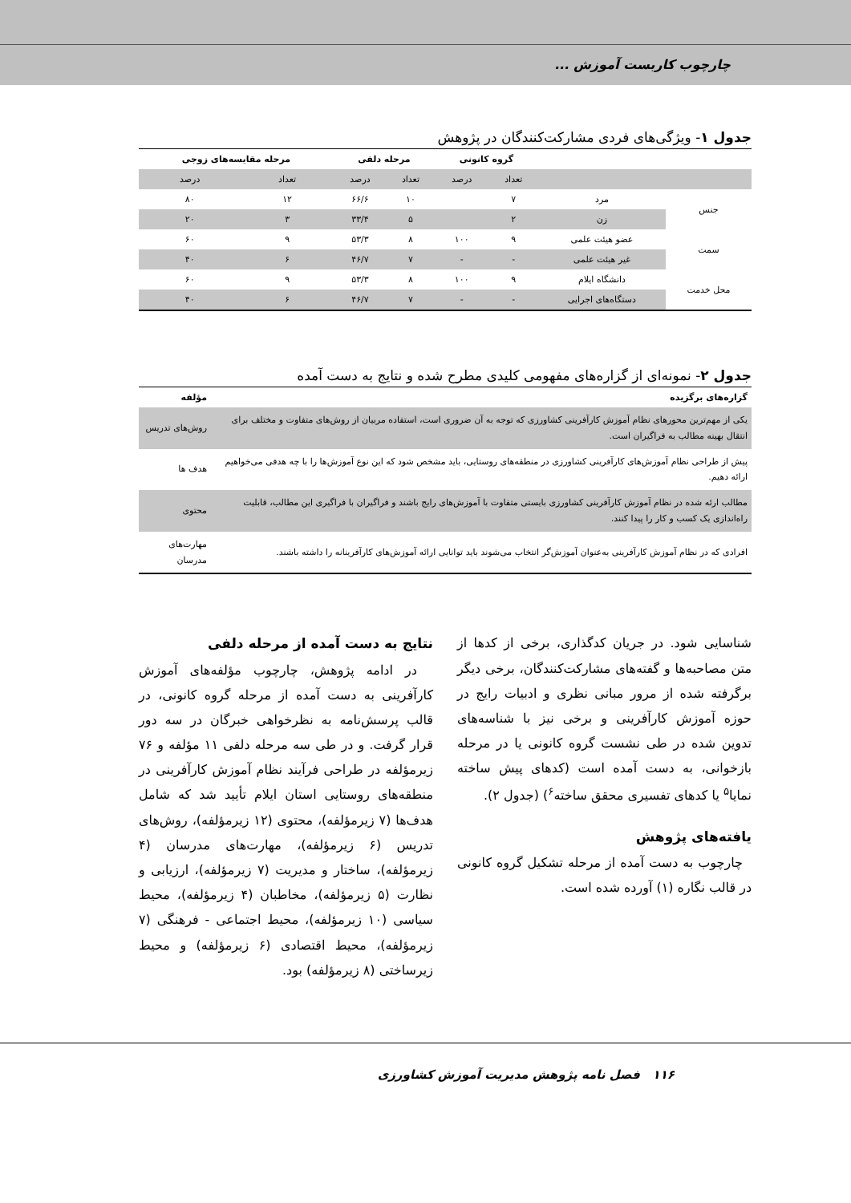چارچوب کاربست آموزش ...
جدول ۱- ویژگی‌های فردی مشارکت‌کنندگان در پژوهش
| | | گروه کانونی | | مرحله دلفی | | مرحله مقایسه‌های زوجی | |
| --- | --- | --- | --- | --- | --- | --- | --- |
| | | تعداد | درصد | تعداد | درصد | تعداد | درصد |
| جنس | مرد | ۷ | | ۱۰ | ۶۶/۶ | ۱۲ | ۸۰ |
| | زن | ۲ | | ۵ | ۳۳/۴ | ۳ | ۲۰ |
| سمت | عضو هیئت علمی | ۹ | ۱۰۰ | ۸ | ۵۳/۳ | ۹ | ۶۰ |
| | غیر هیئت علمی | - | - | ۷ | ۴۶/۷ | ۶ | ۴۰ |
| محل خدمت | دانشگاه ایلام | ۹ | ۱۰۰ | ۸ | ۵۳/۳ | ۹ | ۶۰ |
| | دستگاه‌های اجرایی | - | - | ۷ | ۴۶/۷ | ۶ | ۴۰ |
جدول ۲- نمونه‌ای از گزاره‌های مفهومی کلیدی مطرح شده و نتایج به دست آمده
| گزاره‌های برگزیده | مؤلفه |
| --- | --- |
| یکی از مهم‌ترین محورهای نظام آموزش کارآفرینی کشاورزی که توجه به آن ضروری است، استفاده مربیان از روش‌های متفاوت و مختلف برای انتقال بهینه مطالب به فراگیران است. | روش‌های تدریس |
| پیش از طراحی نظام آموزش‌های کارآفرینی کشاورزی در منطقه‌های روستایی، باید مشخص شود که این نوع آموزش‌ها را با چه هدفی می‌خواهیم ارائه دهیم. | هدف ها |
| مطالب ارئه شده در نظام آموزش کارآفرینی کشاورزی بایستی متفاوت با آموزش‌های رایج باشند و فراگیران با فراگیری این مطالب، قابلیت راه‌اندازی یک کسب و کار را پیدا کنند. | محتوی |
| افرادی که در نظام آموزش کارآفرینی به‌عنوان آموزش‌گر انتخاب می‌شوند باید توانایی ارائه آموزش‌های کارآفرینانه را داشته باشند. | مهارت‌های مدرسان |
شناسایی شود. در جریان کدگذاری، برخی از کدها از متن مصاحبه‌ها و گفته‌های مشارکت‌کنندگان، برخی دیگر برگرفته شده از مرور مبانی نظری و ادبیات رایج در حوزه آموزش کارآفرینی و برخی نیز با شناسه‌های تدوین شده در طی نشست گروه کانونی یا در مرحله بازخوانی، به دست آمده است (کدهای پیش ساخته نمایا<sup>۵</sup> یا کدهای تفسیری محقق ساخته<sup>۶</sup>) (جدول ۲).
یافته‌های پژوهش
چارچوب به دست آمده از مرحله تشکیل گروه کانونی در قالب نگاره (۱) آورده شده است.
نتایج به دست آمده از مرحله دلفی
در ادامه پژوهش، چارچوب مؤلفه‌های آموزش کارآفرینی به دست آمده از مرحله گروه کانونی، در قالب پرسش‌نامه به نظرخواهی خبرگان در سه دور قرار گرفت. و در طی سه مرحله دلفی ۱۱ مؤلفه و ۷۶ زیرمؤلفه در طراحی فرآیند نظام آموزش کارآفرینی در منطقه‌های روستایی استان ایلام تأیید شد که شامل هدف‌ها (۷ زیرمؤلفه)، محتوی (۱۲ زیرمؤلفه)، روش‌های تدریس (۶ زیرمؤلفه)، مهارت‌های مدرسان (۴ زیرمؤلفه)، ساختار و مدیریت (۷ زیرمؤلفه)، ارزیابی و نظارت (۵ زیرمؤلفه)، مخاطبان (۴ زیرمؤلفه)، محیط سیاسی (۱۰ زیرمؤلفه)، محیط اجتماعی - فرهنگی (۷ زیرمؤلفه)، محیط اقتصادی (۶ زیرمؤلفه) و محیط زیرساختی (۸ زیرمؤلفه) بود.
۱۱۶ فصل نامه پژوهش مدیریت آموزش کشاورزی